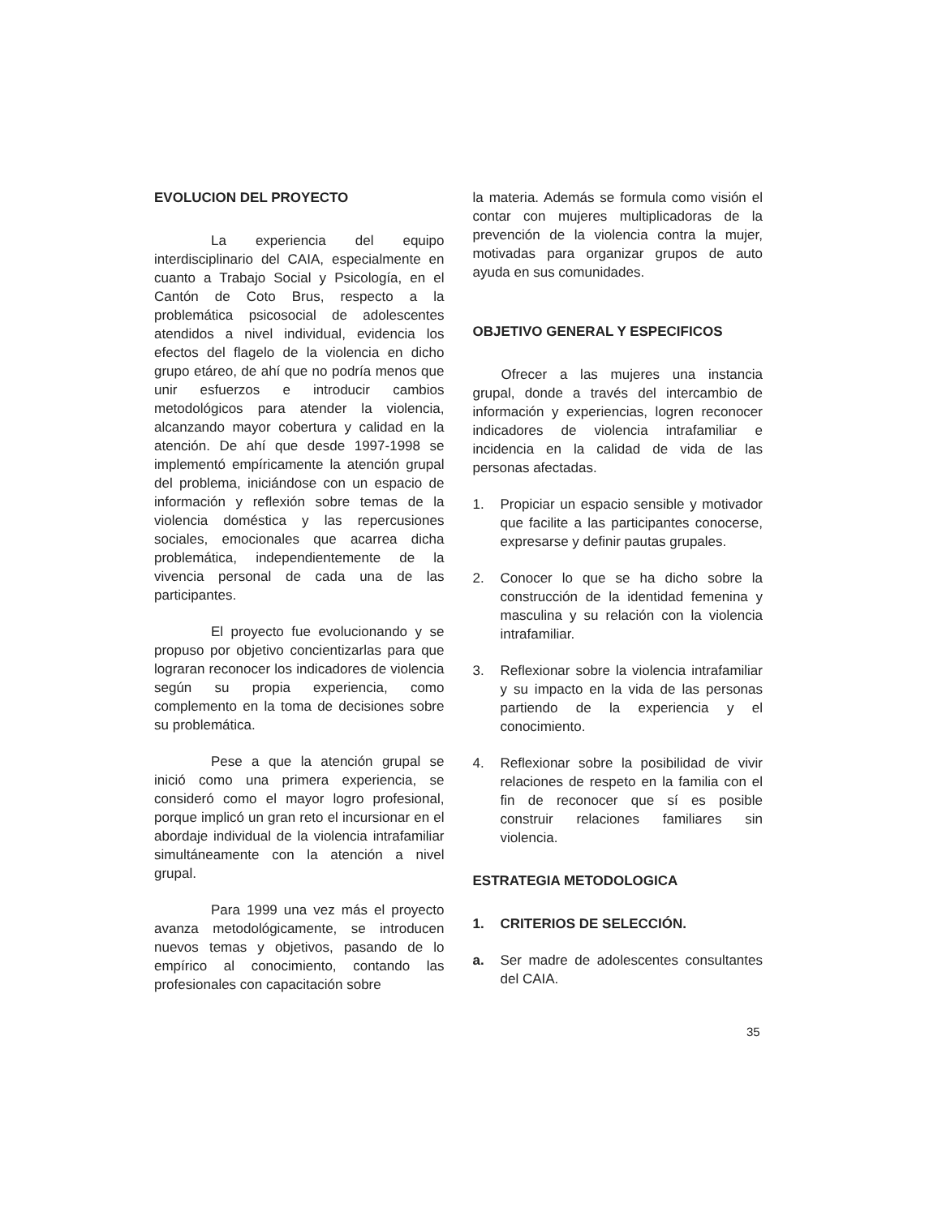EVOLUCION DEL PROYECTO
La experiencia del equipo interdisciplinario del CAIA, especialmente en cuanto a Trabajo Social y Psicología, en el Cantón de Coto Brus, respecto a la problemática psicosocial de adolescentes atendidos a nivel individual, evidencia los efectos del flagelo de la violencia en dicho grupo etáreo, de ahí que no podría menos que unir esfuerzos e introducir cambios metodológicos para atender la violencia, alcanzando mayor cobertura y calidad en la atención. De ahí que desde 1997-1998 se implementó empíricamente la atención grupal del problema, iniciándose con un espacio de información y reflexión sobre temas de la violencia doméstica y las repercusiones sociales, emocionales que acarrea dicha problemática, independientemente de la vivencia personal de cada una de las participantes.
El proyecto fue evolucionando y se propuso por objetivo concientizarlas para que lograran reconocer los indicadores de violencia según su propia experiencia, como complemento en la toma de decisiones sobre su problemática.
Pese a que la atención grupal se inició como una primera experiencia, se consideró como el mayor logro profesional, porque implicó un gran reto el incursionar en el abordaje individual de la violencia intrafamiliar simultáneamente con la atención a nivel grupal.
Para 1999 una vez más el proyecto avanza metodológicamente, se introducen nuevos temas y objetivos, pasando de lo empírico al conocimiento, contando las profesionales con capacitación sobre
la materia. Además se formula como visión el contar con mujeres multiplicadoras de la prevención de la violencia contra la mujer, motivadas para organizar grupos de auto ayuda en sus comunidades.
OBJETIVO GENERAL Y ESPECIFICOS
Ofrecer a las mujeres una instancia grupal, donde a través del intercambio de información y experiencias, logren reconocer indicadores de violencia intrafamiliar e incidencia en la calidad de vida de las personas afectadas.
1. Propiciar un espacio sensible y motivador que facilite a las participantes conocerse, expresarse y definir pautas grupales.
2. Conocer lo que se ha dicho sobre la construcción de la identidad femenina y masculina y su relación con la violencia intrafamiliar.
3. Reflexionar sobre la violencia intrafamiliar y su impacto en la vida de las personas partiendo de la experiencia y el conocimiento.
4. Reflexionar sobre la posibilidad de vivir relaciones de respeto en la familia con el fin de reconocer que sí es posible construir relaciones familiares sin violencia.
ESTRATEGIA METODOLOGICA
1. CRITERIOS DE SELECCIÓN.
a. Ser madre de adolescentes consultantes del CAIA.
35